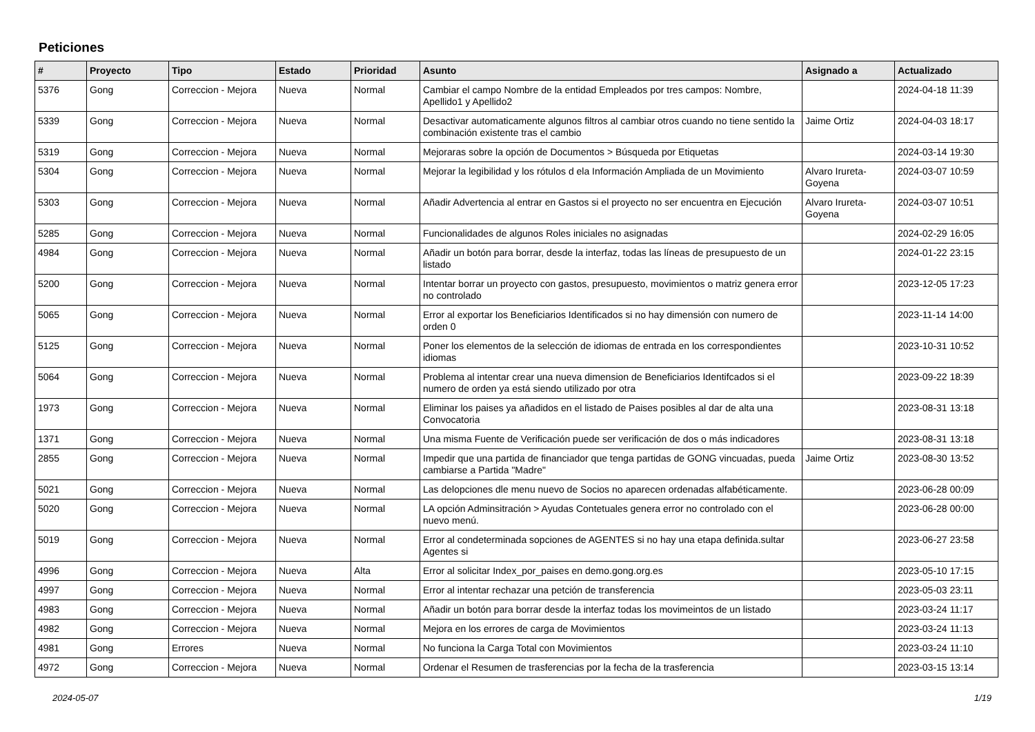Peticiones
| # | Proyecto | Tipo | Estado | Prioridad | Asunto | Asignado a | Actualizado |
| --- | --- | --- | --- | --- | --- | --- | --- |
| 5376 | Gong | Correccion - Mejora | Nueva | Normal | Cambiar el campo Nombre de la entidad Empleados por tres campos: Nombre, Apellido1 y Apellido2 | | 2024-04-18 11:39 |
| 5339 | Gong | Correccion - Mejora | Nueva | Normal | Desactivar automaticamente algunos filtros al cambiar otros cuando no tiene sentido la combinación existente tras el cambio | Jaime Ortiz | 2024-04-03 18:17 |
| 5319 | Gong | Correccion - Mejora | Nueva | Normal | Mejoraras sobre la opción de Documentos > Búsqueda por Etiquetas | | 2024-03-14 19:30 |
| 5304 | Gong | Correccion - Mejora | Nueva | Normal | Mejorar la legibilidad y los rótulos d ela Información Ampliada de un Movimiento | Alvaro Irureta-Goyena | 2024-03-07 10:59 |
| 5303 | Gong | Correccion - Mejora | Nueva | Normal | Añadir Advertencia al entrar en Gastos si el proyecto no ser encuentra en Ejecución | Alvaro Irureta-Goyena | 2024-03-07 10:51 |
| 5285 | Gong | Correccion - Mejora | Nueva | Normal | Funcionalidades de algunos Roles iniciales no asignadas | | 2024-02-29 16:05 |
| 4984 | Gong | Correccion - Mejora | Nueva | Normal | Añadir un botón para borrar, desde la interfaz, todas las líneas de presupuesto de un listado | | 2024-01-22 23:15 |
| 5200 | Gong | Correccion - Mejora | Nueva | Normal | Intentar borrar un proyecto con gastos, presupuesto, movimientos o matriz genera error no controlado | | 2023-12-05 17:23 |
| 5065 | Gong | Correccion - Mejora | Nueva | Normal | Error al exportar los Beneficiarios Identificados si no hay dimensión con numero de orden 0 | | 2023-11-14 14:00 |
| 5125 | Gong | Correccion - Mejora | Nueva | Normal | Poner los elementos de la selección de idiomas de entrada en los correspondientes idiomas | | 2023-10-31 10:52 |
| 5064 | Gong | Correccion - Mejora | Nueva | Normal | Problema al intentar crear una nueva dimension de Beneficiarios Identifcados si el numero de orden ya está siendo utilizado por otra | | 2023-09-22 18:39 |
| 1973 | Gong | Correccion - Mejora | Nueva | Normal | Eliminar los paises ya añadidos en el listado de Paises posibles al dar de alta una Convocatoria | | 2023-08-31 13:18 |
| 1371 | Gong | Correccion - Mejora | Nueva | Normal | Una misma Fuente de Verificación puede ser verificación de dos o más indicadores | | 2023-08-31 13:18 |
| 2855 | Gong | Correccion - Mejora | Nueva | Normal | Impedir que una partida de financiador que tenga partidas de GONG vincuadas, pueda cambiarse a Partida "Madre" | Jaime Ortiz | 2023-08-30 13:52 |
| 5021 | Gong | Correccion - Mejora | Nueva | Normal | Las delopciones dle menu nuevo de Socios no aparecen ordenadas alfabéticamente. | | 2023-06-28 00:09 |
| 5020 | Gong | Correccion - Mejora | Nueva | Normal | LA opción Adminsitración > Ayudas Contetuales genera error no controlado con el nuevo menú. | | 2023-06-28 00:00 |
| 5019 | Gong | Correccion - Mejora | Nueva | Normal | Error al condeterminada sopciones de AGENTES si no hay una etapa definida.sultar Agentes si | | 2023-06-27 23:58 |
| 4996 | Gong | Correccion - Mejora | Nueva | Alta | Error al solicitar Index_por_paises en demo.gong.org.es | | 2023-05-10 17:15 |
| 4997 | Gong | Correccion - Mejora | Nueva | Normal | Error al intentar rechazar una petción de transferencia | | 2023-05-03 23:11 |
| 4983 | Gong | Correccion - Mejora | Nueva | Normal | Añadir un botón para borrar desde la interfaz todas los movimeintos de un listado | | 2023-03-24 11:17 |
| 4982 | Gong | Correccion - Mejora | Nueva | Normal | Mejora en los errores de carga de Movimientos | | 2023-03-24 11:13 |
| 4981 | Gong | Errores | Nueva | Normal | No funciona la Carga Total con Movimientos | | 2023-03-24 11:10 |
| 4972 | Gong | Correccion - Mejora | Nueva | Normal | Ordenar el Resumen de trasferencias por la fecha de la trasferencia | | 2023-03-15 13:14 |
2024-05-07 1/19